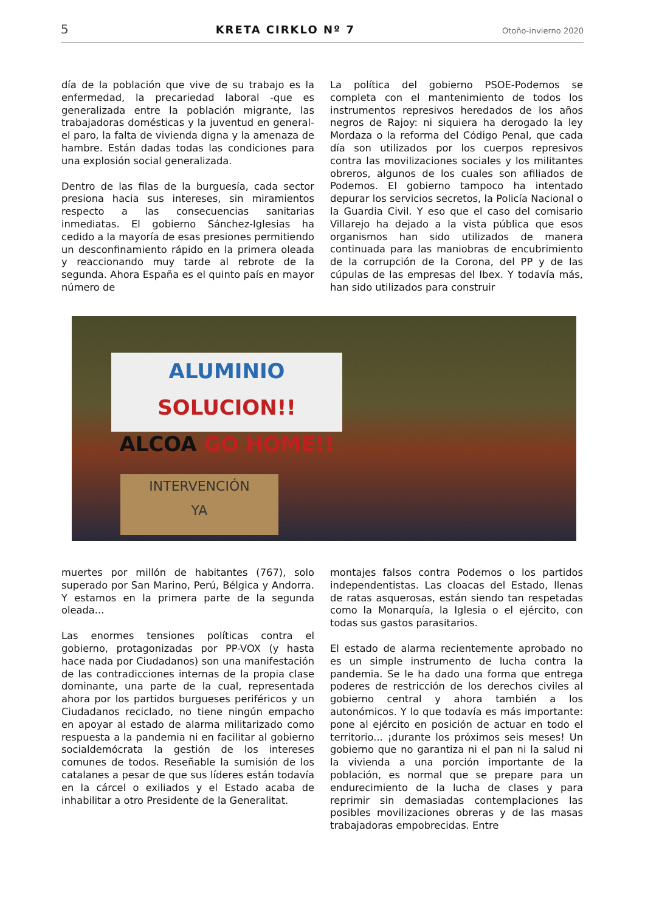5 KRETA CIRKLO Nº 7 Otoño-invierno 2020
día de la población que vive de su trabajo es la enfermedad, la precariedad laboral -que es generalizada entre la población migrante, las trabajadoras domésticas y la juventud en general- el paro, la falta de vivienda digna y la amenaza de hambre. Están dadas todas las condiciones para una explosión social generalizada.
Dentro de las filas de la burguesía, cada sector presiona hacia sus intereses, sin miramientos respecto a las consecuencias sanitarias inmediatas. El gobierno Sánchez-Iglesias ha cedido a la mayoría de esas presiones permitiendo un desconfinamiento rápido en la primera oleada y reaccionando muy tarde al rebrote de la segunda. Ahora España es el quinto país en mayor número de
La política del gobierno PSOE-Podemos se completa con el mantenimiento de todos los instrumentos represivos heredados de los años negros de Rajoy: ni siquiera ha derogado la ley Mordaza o la reforma del Código Penal, que cada día son utilizados por los cuerpos represivos contra las movilizaciones sociales y los militantes obreros, algunos de los cuales son afiliados de Podemos. El gobierno tampoco ha intentado depurar los servicios secretos, la Policía Nacional o la Guardia Civil. Y eso que el caso del comisario Villarejo ha dejado a la vista pública que esos organismos han sido utilizados de manera continuada para las maniobras de encubrimiento de la corrupción de la Corona, del PP y de las cúpulas de las empresas del Ibex. Y todavía más, han sido utilizados para construir
ALUMINIO SOLUCION!!
ALCOA GO HOME!!
INTERVENCIÓN
YA
muertes por millón de habitantes (767), solo superado por San Marino, Perú, Bélgica y Andorra. Y estamos en la primera parte de la segunda oleada...
Las enormes tensiones políticas contra el gobierno, protagonizadas por PP-VOX (y hasta hace nada por Ciudadanos) son una manifestación de las contradicciones internas de la propia clase dominante, una parte de la cual, representada ahora por los partidos burgueses periféricos y un Ciudadanos reciclado, no tiene ningún empacho en apoyar al estado de alarma militarizado como respuesta a la pandemia ni en facilitar al gobierno socialdemócrata la gestión de los intereses comunes de todos. Reseñable la sumisión de los catalanes a pesar de que sus líderes están todavía en la cárcel o exiliados y el Estado acaba de inhabilitar a otro Presidente de la Generalitat.
montajes falsos contra Podemos o los partidos independentistas. Las cloacas del Estado, llenas de ratas asquerosas, están siendo tan respetadas como la Monarquía, la Iglesia o el ejército, con todas sus gastos parasitarios.
El estado de alarma recientemente aprobado no es un simple instrumento de lucha contra la pandemia. Se le ha dado una forma que entrega poderes de restricción de los derechos civiles al gobierno central y ahora también a los autonómicos. Y lo que todavía es más importante: pone al ejército en posición de actuar en todo el territorio... ¡durante los próximos seis meses! Un gobierno que no garantiza ni el pan ni la salud ni la vivienda a una porción importante de la población, es normal que se prepare para un endurecimiento de la lucha de clases y para reprimir sin demasiadas contemplaciones las posibles movilizaciones obreras y de las masas trabajadoras empobrecidas. Entre